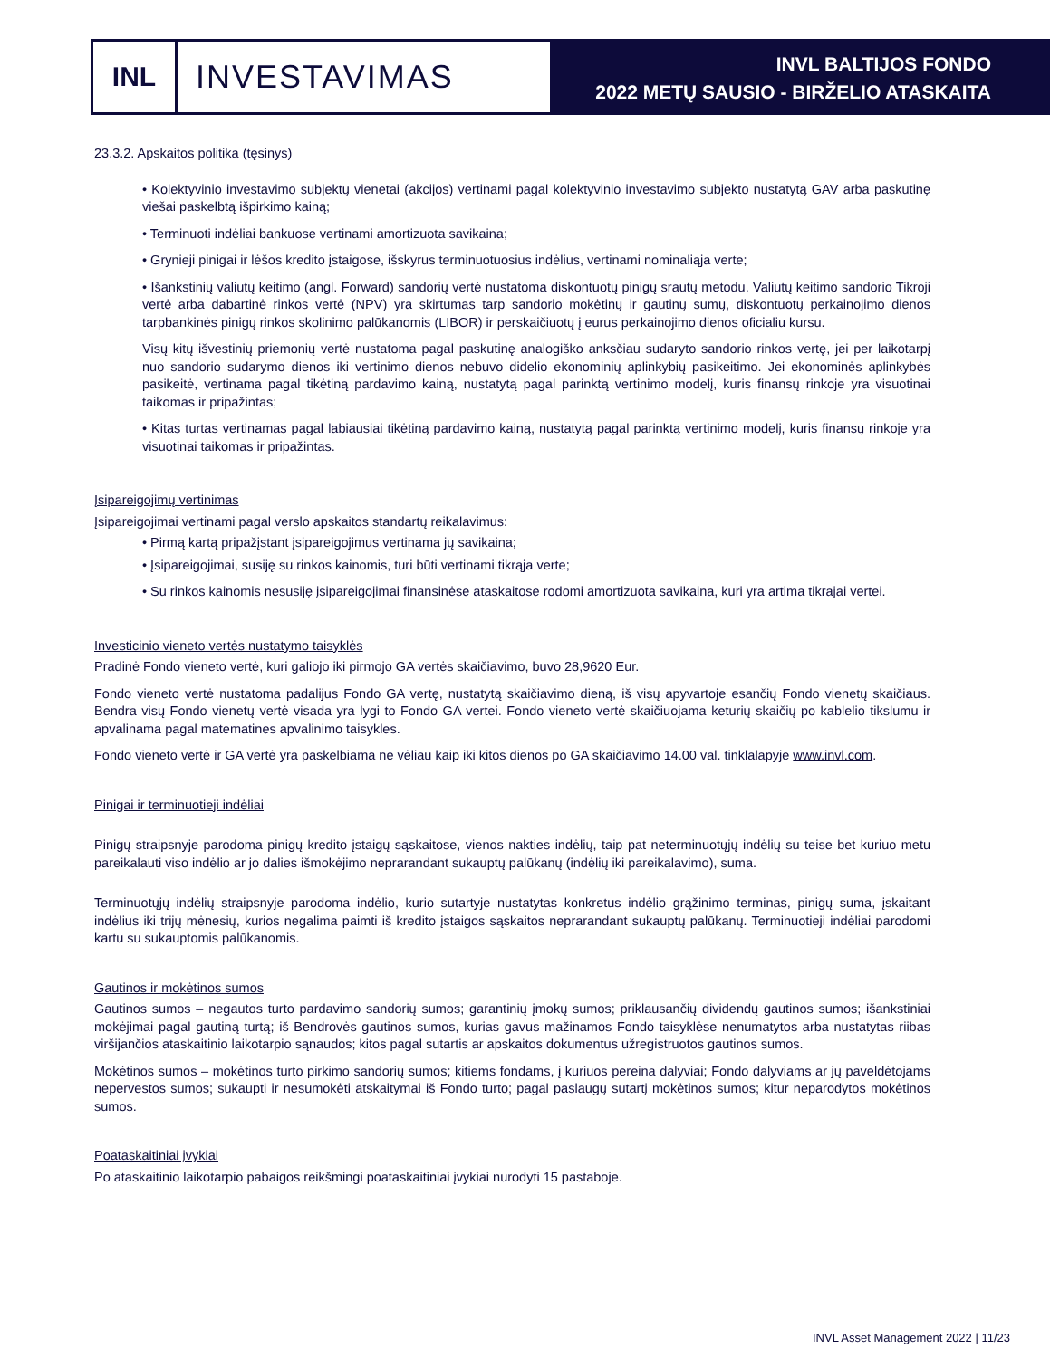INL
INVESTAVIMAS
INVL BALTIJOS FONDO
2022 METŲ SAUSIO - BIRŽELIO ATASKAITA
23.3.2. Apskaitos politika (tęsinys)
• Kolektyvinio investavimo subjektų vienetai (akcijos) vertinami pagal kolektyvinio investavimo subjekto nustatytą GAV arba paskutinę viešai paskelbtą išpirkimo kainą;
• Terminuoti indėliai bankuose vertinami amortizuota savikaina;
• Grynieji pinigai ir lėšos kredito įstaigose, išskyrus terminuotuosius indėlius, vertinami nominaliąja verte;
• Išankstinių valiutų keitimo (angl. Forward) sandorių vertė nustatoma diskontuotų pinigų srautų metodu. Valiutų keitimo sandorio Tikroji vertė arba dabartinė rinkos vertė (NPV) yra skirtumas tarp sandorio mokėtinų ir gautinų sumų, diskontuotų perkainojimo dienos tarpbankinės pinigų rinkos skolinimo palūkanomis (LIBOR) ir perskaičiuotų į eurus perkainojimo dienos oficialiu kursu.
Visų kitų išvestinių priemonių vertė nustatoma pagal paskutinę analogiško anksčiau sudaryto sandorio rinkos vertę, jei per laikotarpį nuo sandorio sudarymo dienos iki vertinimo dienos nebuvo didelio ekonominių aplinkybių pasikeitimo. Jei ekonominės aplinkybės pasikeitė, vertinama pagal tikėtiną pardavimo kainą, nustatytą pagal parinktą vertinimo modelį, kuris finansų rinkoje yra visuotinai taikomas ir pripažintas;
• Kitas turtas vertinamas pagal labiausiai tikėtiną pardavimo kainą, nustatytą pagal parinktą vertinimo modelį, kuris finansų rinkoje yra visuotinai taikomas ir pripažintas.
Įsipareigojimų vertinimas
Įsipareigojimai vertinami pagal verslo apskaitos standartų reikalavimus:
• Pirmą kartą pripažįstant įsipareigojimus vertinama jų savikaina;
• Įsipareigojimai, susiję su rinkos kainomis, turi būti vertinami tikrąja verte;
• Su rinkos kainomis nesusiję įsipareigojimai finansinėse ataskaitose rodomi amortizuota savikaina, kuri yra artima tikrajai vertei.
Investicinio vieneto vertės nustatymo taisyklės
Pradinė Fondo vieneto vertė, kuri galiojo iki pirmojo GA vertės skaičiavimo, buvo 28,9620 Eur.
Fondo vieneto vertė nustatoma padalijus Fondo GA vertę, nustatytą skaičiavimo dieną, iš visų apyvartoje esančių Fondo vienetų skaičiaus. Bendra visų Fondo vienetų vertė visada yra lygi to Fondo GA vertei. Fondo vieneto vertė skaičiuojama keturių skaičių po kablelio tikslumu ir apvalinama pagal matematines apvalinimo taisykles.
Fondo vieneto vertė ir GA vertė yra paskelbiama ne vėliau kaip iki kitos dienos po GA skaičiavimo 14.00 val. tinklalapyje www.invl.com.
Pinigai ir terminuotieji indėliai
Pinigų straipsnyje parodoma pinigų kredito įstaigų sąskaitose, vienos nakties indėlių, taip pat neterminuotųjų indėlių su teise bet kuriuo metu pareikalauti viso indėlio ar jo dalies išmokėjimo neprarandant sukauptų palūkanų (indėlių iki pareikalavimo), suma.
Terminuotųjų indėlių straipsnyje parodoma indėlio, kurio sutartyje nustatytas konkretus indėlio grąžinimo terminas, pinigų suma, įskaitant indėlius iki trijų mėnesių, kurios negalima paimti iš kredito įstaigos sąskaitos neprarandant sukauptų palūkanų. Terminuotieji indėliai parodomi kartu su sukauptomis palūkanomis.
Gautinos ir mokėtinos sumos
Gautinos sumos – negautos turto pardavimo sandorių sumos; garantinių įmokų sumos; priklausančių dividendų gautinos sumos; išankstiniai mokėjimai pagal gautiną turtą; iš Bendrovės gautinos sumos, kurias gavus mažinamos Fondo taisyklėse nenumatytos arba nustatytas riibas viršijančios ataskaitinio laikotarpio sąnaudos; kitos pagal sutartis ar apskaitos dokumentus užregistruotos gautinos sumos.
Mokėtinos sumos – mokėtinos turto pirkimo sandorių sumos; kitiems fondams, į kuriuos pereina dalyviai; Fondo dalyviams ar jų paveldėtojams nepervestos sumos; sukaupti ir nesumokėti atskaitymai iš Fondo turto; pagal paslaugų sutartį mokėtinos sumos; kitur neparodytos mokėtinos sumos.
Poataskaitiniai įvykiai
Po ataskaitinio laikotarpio pabaigos reikšmingi poataskaitiniai įvykiai nurodyti 15 pastaboje.
INVL Asset Management 2022 | 11/23